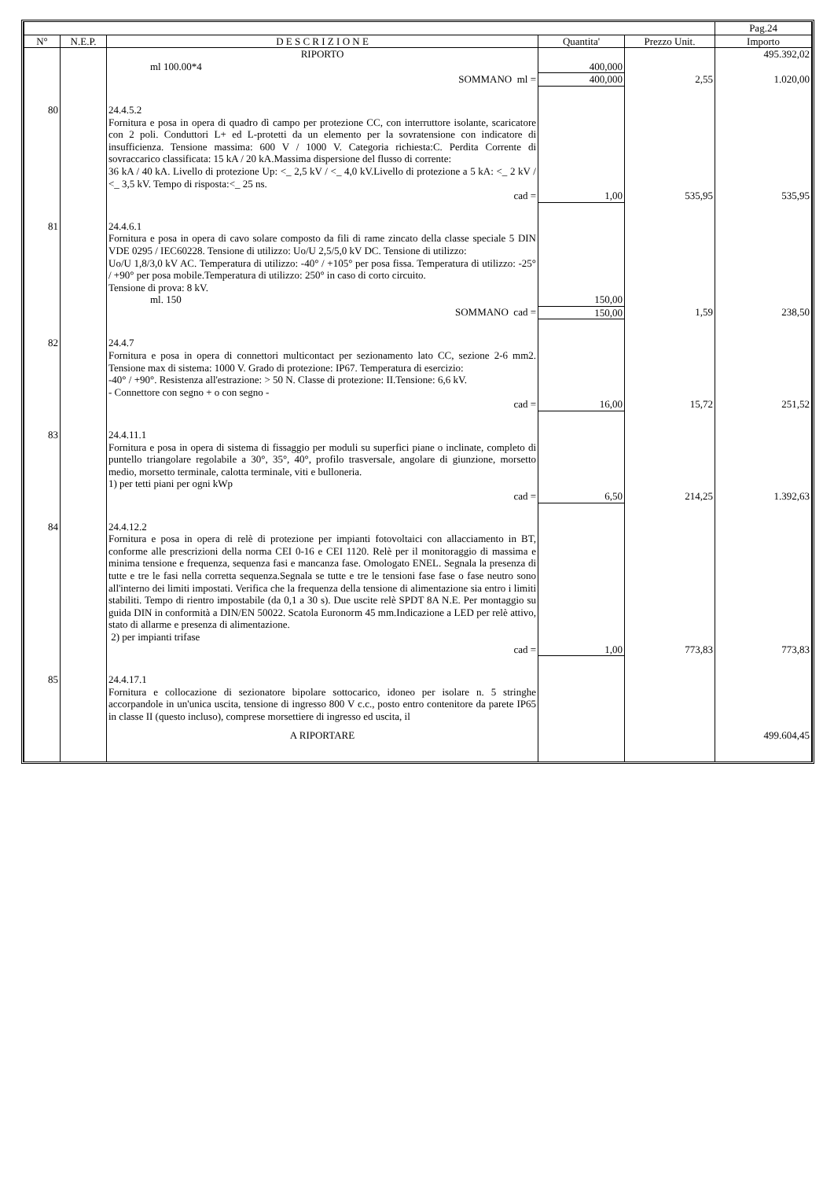| | | | | | Pag.24 |
| N° | N.E.P. | D E S C R I Z I O N E | Quantita' | Prezzo Unit. | Importo |
| | | RIPORTO | | | 495.392,02 |
| | | ml 100.00*4 | 400,000 | | |
| | | SOMMANO ml = | 400,000 | 2,55 | 1.020,00 |
| 80 | | 24.4.5.2 Fornitura e posa in opera di quadro dì campo per protezione CC, con interruttore isolante, scaricatore con 2 poli. Conduttori L+ ed L-protetti da un elemento per la sovratensione con indicatore di insufficienza. Tensione massima: 600 V / 1000 V. Categoria richiesta:C. Perdita Corrente di sovraccarico classificata: 15 kA / 20 kA.Massima dispersione del flusso di corrente: 36 kA / 40 kA. Livello di protezione Up: <_ 2,5 kV / <_ 4,0 kV.Livello di protezione a 5 kA: <_ 2 kV / <_ 3,5 kV. Tempo di risposta:<_ 25 ns. | | | |
| | | cad = | 1,00 | 535,95 | 535,95 |
| 81 | | 24.4.6.1 Fornitura e posa in opera di cavo solare composto da fili di rame zincato della classe speciale 5 DIN VDE 0295 / IEC60228. Tensione di utilizzo: Uo/U 2,5/5,0 kV DC. Tensione di utilizzo: Uo/U 1,8/3,0 kV AC. Temperatura di utilizzo: -40° / +105° per posa fissa. Temperatura di utilizzo: -25° / +90° per posa mobile.Temperatura di utilizzo: 250° in caso di corto circuito. Tensione di prova: 8 kV. | | | |
| | | ml. 150 | 150,00 | | |
| | | SOMMANO cad = | 150,00 | 1,59 | 238,50 |
| 82 | | 24.4.7 Fornitura e posa in opera di connettori multicontact per sezionamento lato CC, sezione 2-6 mm2. Tensione max di sistema: 1000 V. Grado di protezione: IP67. Temperatura di esercizio: -40° / +90°. Resistenza all'estrazione: > 50 N. Classe di protezione: II.Tensione: 6,6 kV. - Connettore con segno + o con segno - | | | |
| | | cad = | 16,00 | 15,72 | 251,52 |
| 83 | | 24.4.11.1 Fornitura e posa in opera di sistema di fissaggio per moduli su superfici piane o inclinate, completo di puntello triangolare regolabile a 30°, 35°, 40°, profilo trasversale, angolare di giunzione, morsetto medio, morsetto terminale, calotta terminale, viti e bulloneria. 1) per tetti piani per ogni kWp | | | |
| | | cad = | 6,50 | 214,25 | 1.392,63 |
| 84 | | 24.4.12.2 Fornitura e posa in opera di relè di protezione per impianti fotovoltaici con allacciamento in BT, conforme alle prescrizioni della norma CEI 0-16 e CEI 1120. Relè per il monitoraggio di massima e minima tensione e frequenza, sequenza fasi e mancanza fase. Omologato ENEL. Segnala la presenza di tutte e tre le fasi nella corretta sequenza.Segnala se tutte e tre le tensioni fase fase o fase neutro sono all'interno dei limiti impostati. Verifica che la frequenza della tensione di alimentazione sia entro i limiti stabiliti. Tempo di rientro impostabile (da 0,1 a 30 s). Due uscite relè SPDT 8A N.E. Per montaggio su guida DIN in conformità a DIN/EN 50022. Scatola Euronorm 45 mm.Indicazione a LED per relè attivo, stato di allarme e presenza di alimentazione. 2) per impianti trifase | | | |
| | | cad = | 1,00 | 773,83 | 773,83 |
| 85 | | 24.4.17.1 Fornitura e collocazione di sezionatore bipolare sottocarico, idoneo per isolare n. 5 stringhe accorpandole in un'unica uscita, tensione di ingresso 800 V c.c., posto entro contenitore da parete IP65 in classe II (questo incluso), comprese morsettiere di ingresso ed uscita, il | | | |
| | | A RIPORTARE | | | 499.604,45 |